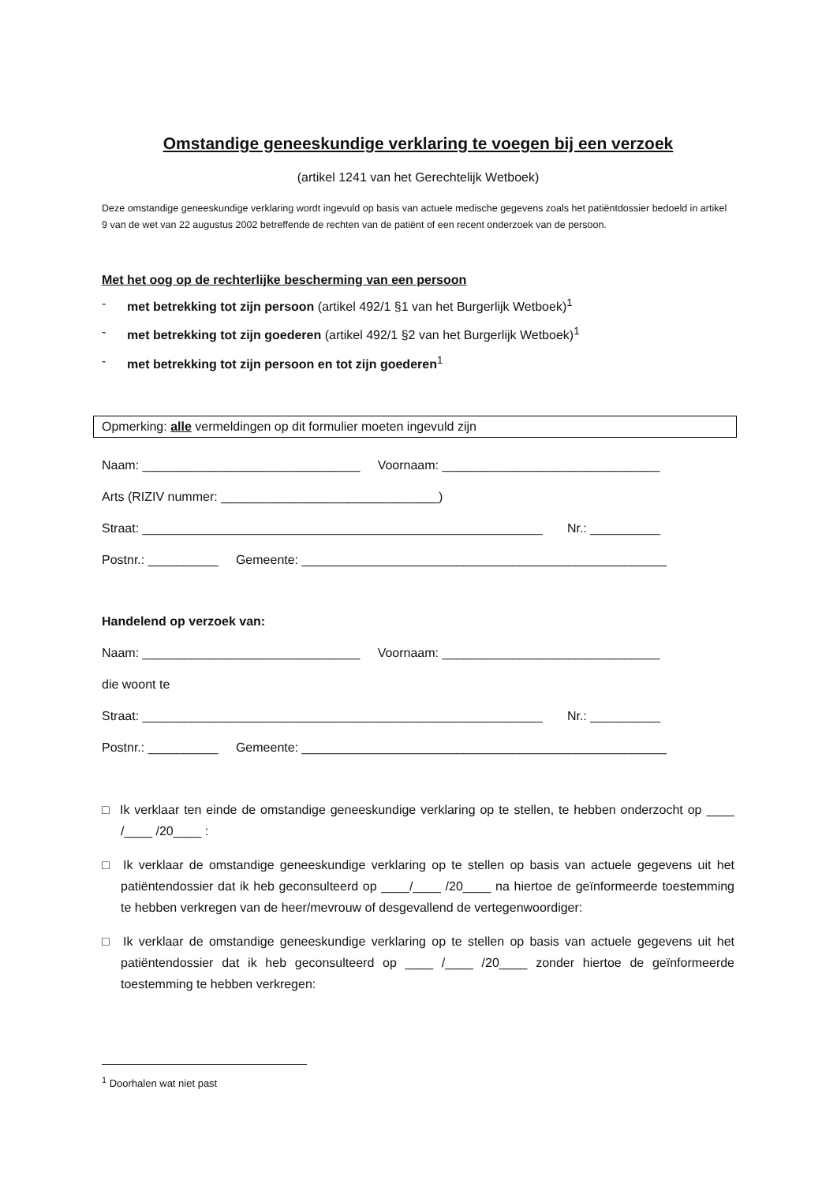Omstandige geneeskundige verklaring te voegen bij een verzoek
(artikel 1241 van het Gerechtelijk Wetboek)
Deze omstandige geneeskundige verklaring wordt ingevuld op basis van actuele medische gegevens zoals het patiëntdossier bedoeld in artikel 9 van de wet van 22 augustus 2002 betreffende de rechten van de patiënt of een recent onderzoek van de persoon.
Met het oog op de rechterlijke bescherming van een persoon
- met betrekking tot zijn persoon (artikel 492/1 §1 van het Burgerlijk Wetboek)<sup>1</sup>
- met betrekking tot zijn goederen (artikel 492/1 §2 van het Burgerlijk Wetboek)<sup>1</sup>
- met betrekking tot zijn persoon en tot zijn goederen<sup>1</sup>
Opmerking: alle vermeldingen op dit formulier moeten ingevuld zijn
Naam: _______________________________ Voornaam: _______________________________
Arts (RIZIV nummer: _______________________________)
Straat: _________________________________________________________ Nr.: __________
Postnr.: __________ Gemeente: ____________________________________________________
Handelend op verzoek van:
Naam: _______________________________ Voornaam: _______________________________
die woont te
Straat: _________________________________________________________ Nr.: __________
Postnr.: __________ Gemeente: ____________________________________________________
□ Ik verklaar ten einde de omstandige geneeskundige verklaring op te stellen, te hebben onderzocht op ____ /____ /20____ :
□ Ik verklaar de omstandige geneeskundige verklaring op te stellen op basis van actuele gegevens uit het patiëntendossier dat ik heb geconsulteerd op ____/____ /20____ na hiertoe de geïnformeerde toestemming te hebben verkregen van de heer/mevrouw of desgevallend de vertegenwoordiger:
□ Ik verklaar de omstandige geneeskundige verklaring op te stellen op basis van actuele gegevens uit het patiëntendossier dat ik heb geconsulteerd op ____ /____ /20____ zonder hiertoe de geïnformeerde toestemming te hebben verkregen:
<sup>1</sup> Doorhalen wat niet past